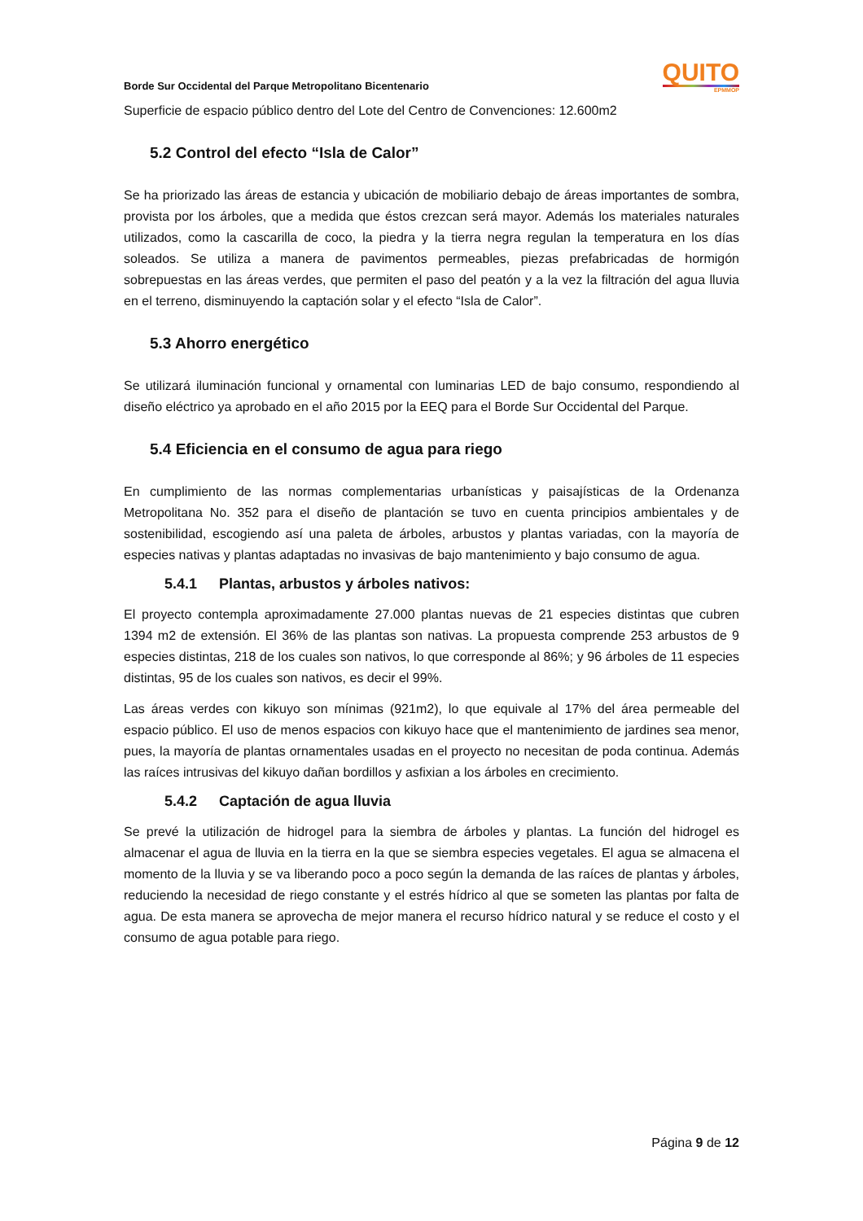Borde Sur Occidental del Parque Metropolitano Bicentenario
QUITO
EPMMOP
Superficie de espacio público dentro del Lote del Centro de Convenciones: 12.600m2
5.2 Control del efecto “Isla de Calor”
Se ha priorizado las áreas de estancia y ubicación de mobiliario debajo de áreas importantes de sombra, provista por los árboles, que a medida que éstos crezcan será mayor. Además los materiales naturales utilizados, como la cascarilla de coco, la piedra y la tierra negra regulan la temperatura en los días soleados. Se utiliza a manera de pavimentos permeables, piezas prefabricadas de hormigón sobrepuestas en las áreas verdes, que permiten el paso del peatón y a la vez la filtración del agua lluvia en el terreno, disminuyendo la captación solar y el efecto “Isla de Calor”.
5.3 Ahorro energético
Se utilizará iluminación funcional y ornamental con luminarias LED de bajo consumo, respondiendo al diseño eléctrico ya aprobado en el año 2015 por la EEQ para el Borde Sur Occidental del Parque.
5.4 Eficiencia en el consumo de agua para riego
En cumplimiento de las normas complementarias urbanísticas y paisajísticas de la Ordenanza Metropolitana No. 352 para el diseño de plantación se tuvo en cuenta principios ambientales y de sostenibilidad, escogiendo así una paleta de árboles, arbustos y plantas variadas, con la mayoría de especies nativas y plantas adaptadas no invasivas de bajo mantenimiento y bajo consumo de agua.
5.4.1 Plantas, arbustos y árboles nativos:
El proyecto contempla aproximadamente 27.000 plantas nuevas de 21 especies distintas que cubren 1394 m2 de extensión. El 36% de las plantas son nativas. La propuesta comprende 253 arbustos de 9 especies distintas, 218 de los cuales son nativos, lo que corresponde al 86%; y 96 árboles de 11 especies distintas, 95 de los cuales son nativos, es decir el 99%.
Las áreas verdes con kikuyo son mínimas (921m2), lo que equivale al 17% del área permeable del espacio público. El uso de menos espacios con kikuyo hace que el mantenimiento de jardines sea menor, pues, la mayoría de plantas ornamentales usadas en el proyecto no necesitan de poda continua. Además las raíces intrusivas del kikuyo dañan bordillos y asfixian a los árboles en crecimiento.
5.4.2 Captación de agua lluvia
Se prevé la utilización de hidrogel para la siembra de árboles y plantas. La función del hidrogel es almacenar el agua de lluvia en la tierra en la que se siembra especies vegetales. El agua se almacena el momento de la lluvia y se va liberando poco a poco según la demanda de las raíces de plantas y árboles, reduciendo la necesidad de riego constante y el estrés hídrico al que se someten las plantas por falta de agua. De esta manera se aprovecha de mejor manera el recurso hídrico natural y se reduce el costo y el consumo de agua potable para riego.
Página 9 de 12